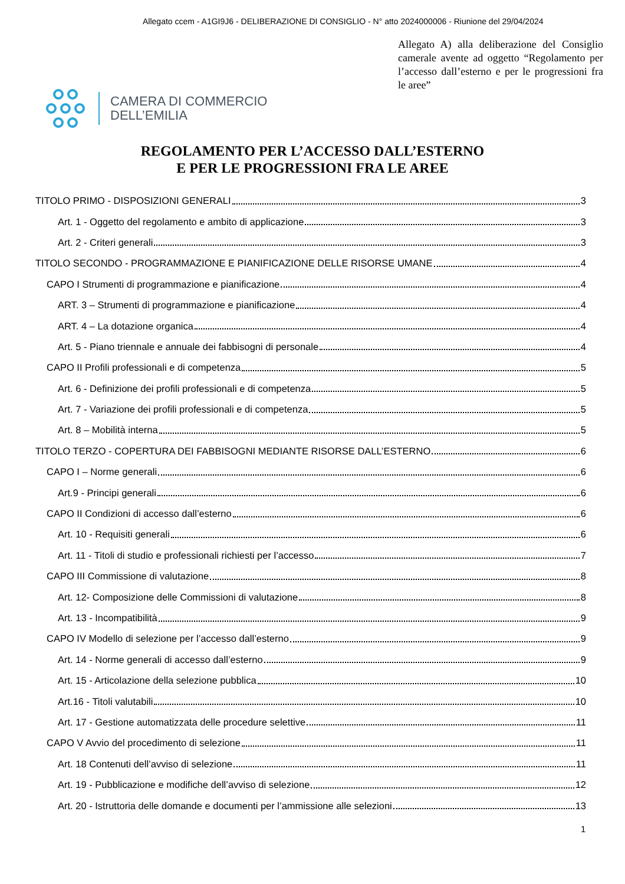Allegato ccem - A1GI9J6 - DELIBERAZIONE DI CONSIGLIO - N° atto 2024000006 - Riunione del 29/04/2024
Allegato A) alla deliberazione del Consiglio camerale avente ad oggetto “Regolamento per l’accesso dall’esterno e per le progressioni fra le aree”
CAMERA DI COMMERCIO
DELL’EMILIA
REGOLAMENTO PER L’ACCESSO DALL’ESTERNO
E PER LE PROGRESSIONI FRA LE AREE
TITOLO PRIMO - DISPOSIZIONI GENERALI 3
Art. 1 - Oggetto del regolamento e ambito di applicazione 3
Art. 2 - Criteri generali 3
TITOLO SECONDO - PROGRAMMAZIONE E PIANIFICAZIONE DELLE RISORSE UMANE 4
CAPO I Strumenti di programmazione e pianificazione 4
ART. 3 – Strumenti di programmazione e pianificazione 4
ART. 4 – La dotazione organica 4
Art. 5 - Piano triennale e annuale dei fabbisogni di personale 4
CAPO II Profili professionali e di competenza 5
Art. 6 - Definizione dei profili professionali e di competenza 5
Art. 7 - Variazione dei profili professionali e di competenza 5
Art. 8 – Mobilità interna 5
TITOLO TERZO - COPERTURA DEI FABBISOGNI MEDIANTE RISORSE DALL’ESTERNO 6
CAPO I – Norme generali 6
Art.9 - Principi generali 6
CAPO II Condizioni di accesso dall’esterno 6
Art. 10 - Requisiti generali 6
Art. 11 - Titoli di studio e professionali richiesti per l’accesso 7
CAPO III Commissione di valutazione 8
Art. 12- Composizione delle Commissioni di valutazione 8
Art. 13 - Incompatibilità 9
CAPO IV Modello di selezione per l’accesso dall’esterno 9
Art. 14 - Norme generali di accesso dall’esterno 9
Art. 15 - Articolazione della selezione pubblica 10
Art.16 - Titoli valutabili 10
Art. 17 - Gestione automatizzata delle procedure selettive 11
CAPO V Avvio del procedimento di selezione 11
Art. 18 Contenuti dell’avviso di selezione 11
Art. 19 - Pubblicazione e modifiche dell’avviso di selezione 12
Art. 20 - Istruttoria delle domande e documenti per l’ammissione alle selezioni 13
1